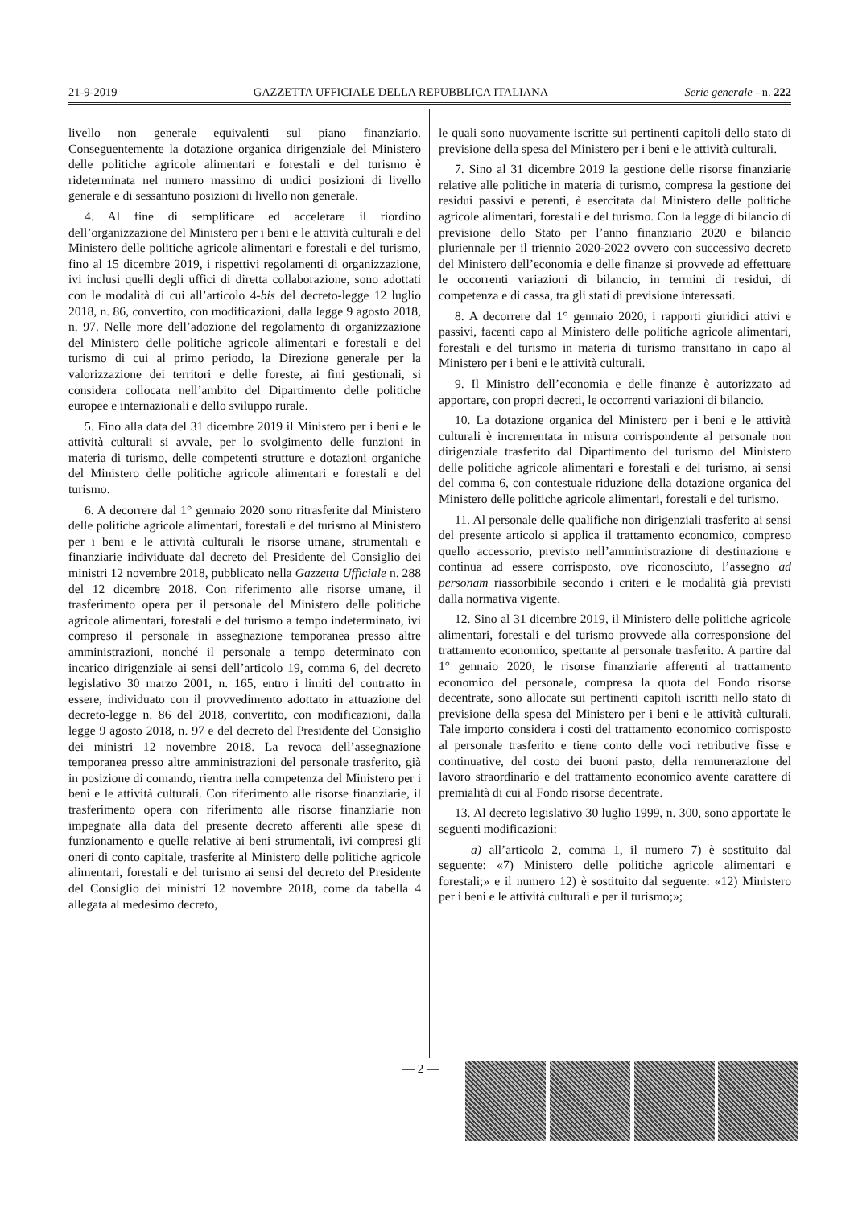21-9-2019 GAZZETTA UFFICIALE DELLA REPUBBLICA ITALIANA Serie generale - n. 222
livello non generale equivalenti sul piano finanziario. Conseguentemente la dotazione organica dirigenziale del Ministero delle politiche agricole alimentari e forestali e del turismo è rideterminata nel numero massimo di undici posizioni di livello generale e di sessantuno posizioni di livello non generale.
4. Al fine di semplificare ed accelerare il riordino dell’organizzazione del Ministero per i beni e le attività culturali e del Ministero delle politiche agricole alimentari e forestali e del turismo, fino al 15 dicembre 2019, i rispettivi regolamenti di organizzazione, ivi inclusi quelli degli uffici di diretta collaborazione, sono adottati con le modalità di cui all’articolo 4-bis del decreto-legge 12 luglio 2018, n. 86, convertito, con modificazioni, dalla legge 9 agosto 2018, n. 97. Nelle more dell’adozione del regolamento di organizzazione del Ministero delle politiche agricole alimentari e forestali e del turismo di cui al primo periodo, la Direzione generale per la valorizzazione dei territori e delle foreste, ai fini gestionali, si considera collocata nell’ambito del Dipartimento delle politiche europee e internazionali e dello sviluppo rurale.
5. Fino alla data del 31 dicembre 2019 il Ministero per i beni e le attività culturali si avvale, per lo svolgimento delle funzioni in materia di turismo, delle competenti strutture e dotazioni organiche del Ministero delle politiche agricole alimentari e forestali e del turismo.
6. A decorrere dal 1° gennaio 2020 sono ritrasferite dal Ministero delle politiche agricole alimentari, forestali e del turismo al Ministero per i beni e le attività culturali le risorse umane, strumentali e finanziarie individuate dal decreto del Presidente del Consiglio dei ministri 12 novembre 2018, pubblicato nella Gazzetta Ufficiale n. 288 del 12 dicembre 2018. Con riferimento alle risorse umane, il trasferimento opera per il personale del Ministero delle politiche agricole alimentari, forestali e del turismo a tempo indeterminato, ivi compreso il personale in assegnazione temporanea presso altre amministrazioni, nonché il personale a tempo determinato con incarico dirigenziale ai sensi dell’articolo 19, comma 6, del decreto legislativo 30 marzo 2001, n. 165, entro i limiti del contratto in essere, individuato con il provvedimento adottato in attuazione del decreto-legge n. 86 del 2018, convertito, con modificazioni, dalla legge 9 agosto 2018, n. 97 e del decreto del Presidente del Consiglio dei ministri 12 novembre 2018. La revoca dell’assegnazione temporanea presso altre amministrazioni del personale trasferito, già in posizione di comando, rientra nella competenza del Ministero per i beni e le attività culturali. Con riferimento alle risorse finanziarie, il trasferimento opera con riferimento alle risorse finanziarie non impegnate alla data del presente decreto afferenti alle spese di funzionamento e quelle relative ai beni strumentali, ivi compresi gli oneri di conto capitale, trasferite al Ministero delle politiche agricole alimentari, forestali e del turismo ai sensi del decreto del Presidente del Consiglio dei ministri 12 novembre 2018, come da tabella 4 allegata al medesimo decreto,
le quali sono nuovamente iscritte sui pertinenti capitoli dello stato di previsione della spesa del Ministero per i beni e le attività culturali.
7. Sino al 31 dicembre 2019 la gestione delle risorse finanziarie relative alle politiche in materia di turismo, compresa la gestione dei residui passivi e perenti, è esercitata dal Ministero delle politiche agricole alimentari, forestali e del turismo. Con la legge di bilancio di previsione dello Stato per l’anno finanziario 2020 e bilancio pluriennale per il triennio 2020-2022 ovvero con successivo decreto del Ministero dell’economia e delle finanze si provvede ad effettuare le occorrenti variazioni di bilancio, in termini di residui, di competenza e di cassa, tra gli stati di previsione interessati.
8. A decorrere dal 1° gennaio 2020, i rapporti giuridici attivi e passivi, facenti capo al Ministero delle politiche agricole alimentari, forestali e del turismo in materia di turismo transitano in capo al Ministero per i beni e le attività culturali.
9. Il Ministro dell’economia e delle finanze è autorizzato ad apportare, con propri decreti, le occorrenti variazioni di bilancio.
10. La dotazione organica del Ministero per i beni e le attività culturali è incrementata in misura corrispondente al personale non dirigenziale trasferito dal Dipartimento del turismo del Ministero delle politiche agricole alimentari e forestali e del turismo, ai sensi del comma 6, con contestuale riduzione della dotazione organica del Ministero delle politiche agricole alimentari, forestali e del turismo.
11. Al personale delle qualifiche non dirigenziali trasferito ai sensi del presente articolo si applica il trattamento economico, compreso quello accessorio, previsto nell’amministrazione di destinazione e continua ad essere corrisposto, ove riconosciuto, l’assegno ad personam riassorbibile secondo i criteri e le modalità già previsti dalla normativa vigente.
12. Sino al 31 dicembre 2019, il Ministero delle politiche agricole alimentari, forestali e del turismo provvede alla corresponsione del trattamento economico, spettante al personale trasferito. A partire dal 1° gennaio 2020, le risorse finanziarie afferenti al trattamento economico del personale, compresa la quota del Fondo risorse decentrate, sono allocate sui pertinenti capitoli iscritti nello stato di previsione della spesa del Ministero per i beni e le attività culturali. Tale importo considera i costi del trattamento economico corrisposto al personale trasferito e tiene conto delle voci retributive fisse e continuative, del costo dei buoni pasto, della remunerazione del lavoro straordinario e del trattamento economico avente carattere di premialità di cui al Fondo risorse decentrate.
13. Al decreto legislativo 30 luglio 1999, n. 300, sono apportate le seguenti modificazioni:
a) all’articolo 2, comma 1, il numero 7) è sostituito dal seguente: «7) Ministero delle politiche agricole alimentari e forestali;» e il numero 12) è sostituito dal seguente: «12) Ministero per i beni e le attività culturali e per il turismo;»;
— 2 —